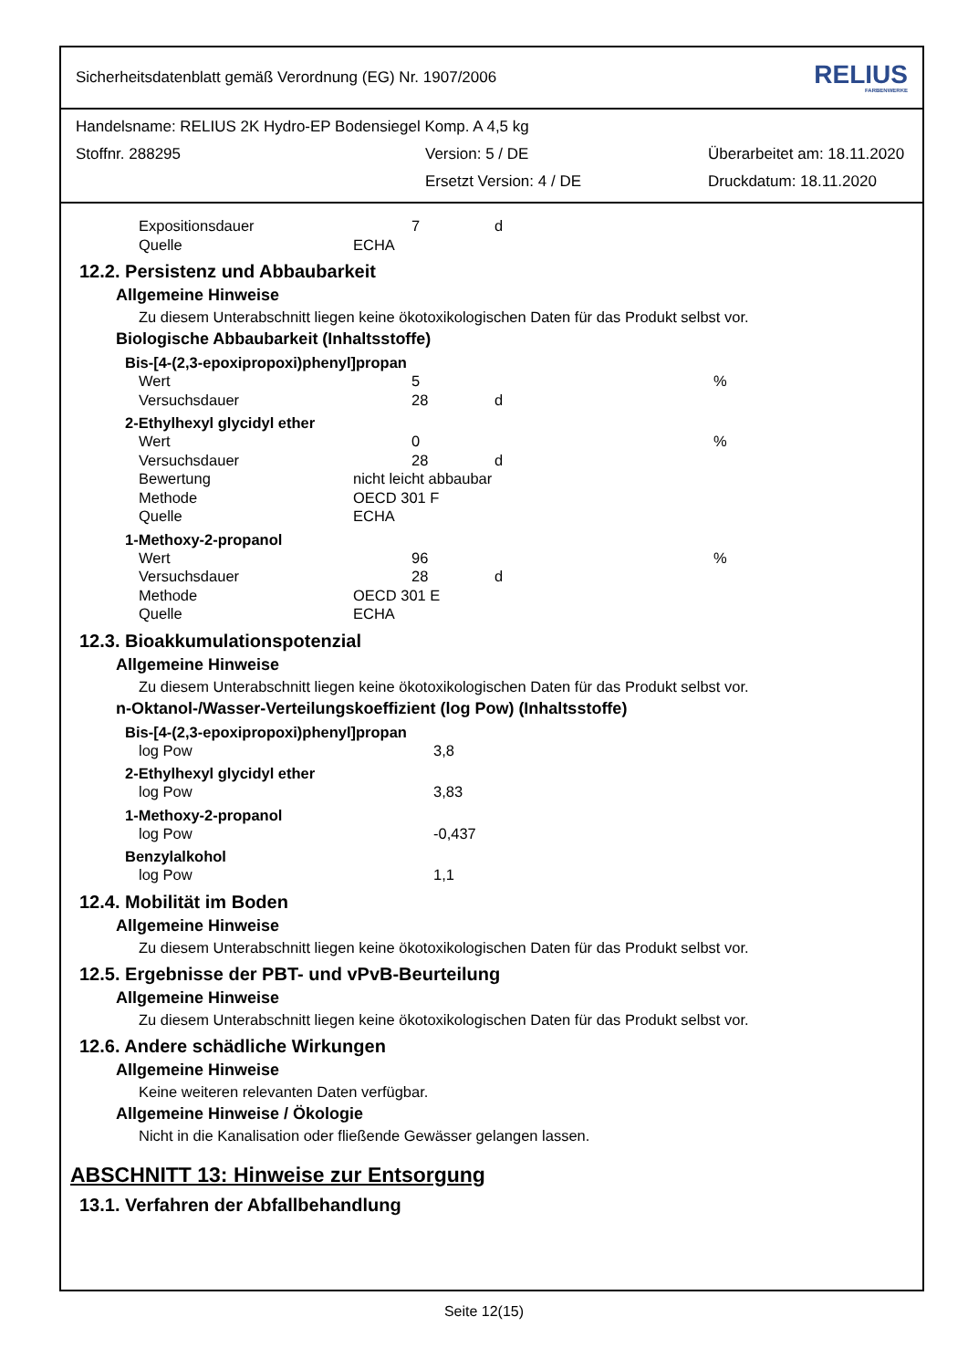Sicherheitsdatenblatt gemäß Verordnung (EG) Nr. 1907/2006 RELIUS
FARBENWERKE
Handelsname: RELIUS 2K Hydro-EP Bodensiegel Komp. A 4,5 kg
Stoffnr. 288295 Version: 5 / DE Überarbeitet am: 18.11.2020
Ersetzt Version: 4 / DE Druckdatum: 18.11.2020
Expositionsdauer 7 d
Quelle ECHA
12.2. Persistenz und Abbaubarkeit
Allgemeine Hinweise
Zu diesem Unterabschnitt liegen keine ökotoxikologischen Daten für das Produkt selbst vor.
Biologische Abbaubarkeit (Inhaltsstoffe)
Bis-[4-(2,3-epoxipropoxi)phenyl]propan
Wert 5 %
Versuchsdauer 28 d
2-Ethylhexyl glycidyl ether
Wert 0 %
Versuchsdauer 28 d
Bewertung nicht leicht abbaubar
Methode OECD 301 F
Quelle ECHA
1-Methoxy-2-propanol
Wert 96 %
Versuchsdauer 28 d
Methode OECD 301 E
Quelle ECHA
12.3. Bioakkumulationspotenzial
Allgemeine Hinweise
Zu diesem Unterabschnitt liegen keine ökotoxikologischen Daten für das Produkt selbst vor.
n-Oktanol-/Wasser-Verteilungskoeffizient (log Pow) (Inhaltsstoffe)
Bis-[4-(2,3-epoxipropoxi)phenyl]propan
log Pow 3,8
2-Ethylhexyl glycidyl ether
log Pow 3,83
1-Methoxy-2-propanol
log Pow -0,437
Benzylalkohol
log Pow 1,1
12.4. Mobilität im Boden
Allgemeine Hinweise
Zu diesem Unterabschnitt liegen keine ökotoxikologischen Daten für das Produkt selbst vor.
12.5. Ergebnisse der PBT- und vPvB-Beurteilung
Allgemeine Hinweise
Zu diesem Unterabschnitt liegen keine ökotoxikologischen Daten für das Produkt selbst vor.
12.6. Andere schädliche Wirkungen
Allgemeine Hinweise
Keine weiteren relevanten Daten verfügbar.
Allgemeine Hinweise / Ökologie
Nicht in die Kanalisation oder fließende Gewässer gelangen lassen.
ABSCHNITT 13: Hinweise zur Entsorgung
13.1. Verfahren der Abfallbehandlung
Seite 12(15)